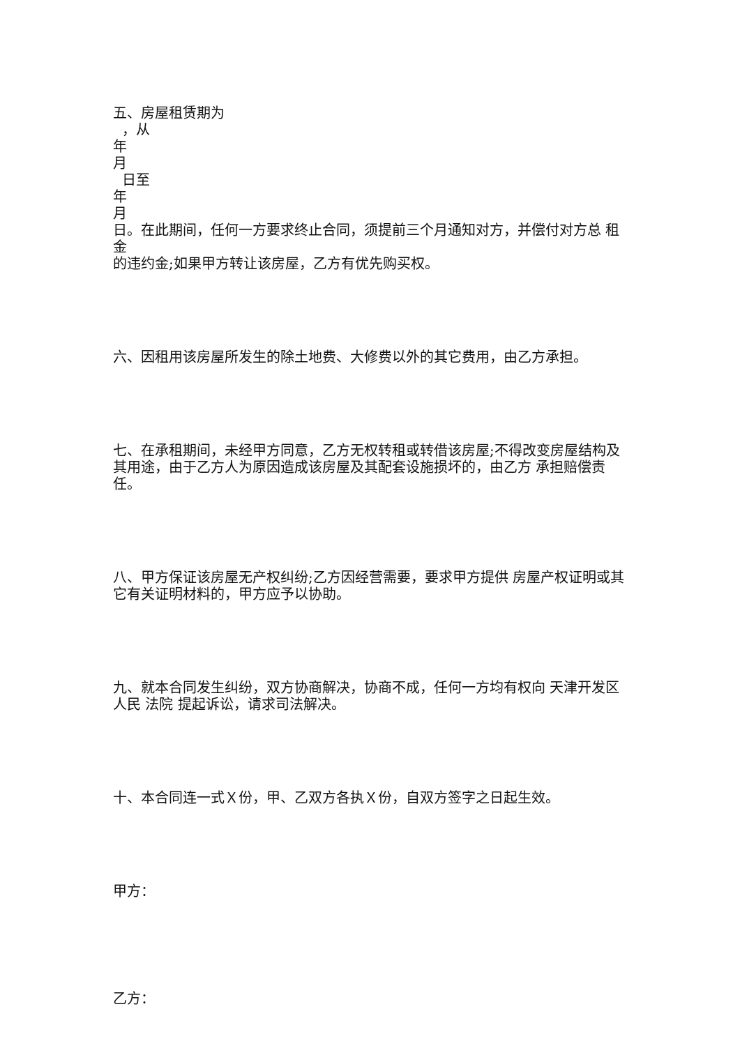五、房屋租赁期为
，从
年
月
日至
年
月
日。在此期间，任何一方要求终止合同，须提前三个月通知对方，并偿付对方总 租金
的违约金;如果甲方转让该房屋，乙方有优先购买权。
六、因租用该房屋所发生的除土地费、大修费以外的其它费用，由乙方承担。
七、在承租期间，未经甲方同意，乙方无权转租或转借该房屋;不得改变房屋结构及其用途，由于乙方人为原因造成该房屋及其配套设施损坏的，由乙方 承担赔偿责任。
八、甲方保证该房屋无产权纠纷;乙方因经营需要，要求甲方提供 房屋产权证明或其它有关证明材料的，甲方应予以协助。
九、就本合同发生纠纷，双方协商解决，协商不成，任何一方均有权向 天津开发区 人民 法院 提起诉讼，请求司法解决。
十、本合同连一式Ｘ份，甲、乙双方各执Ｘ份，自双方签字之日起生效。
甲方：
乙方：